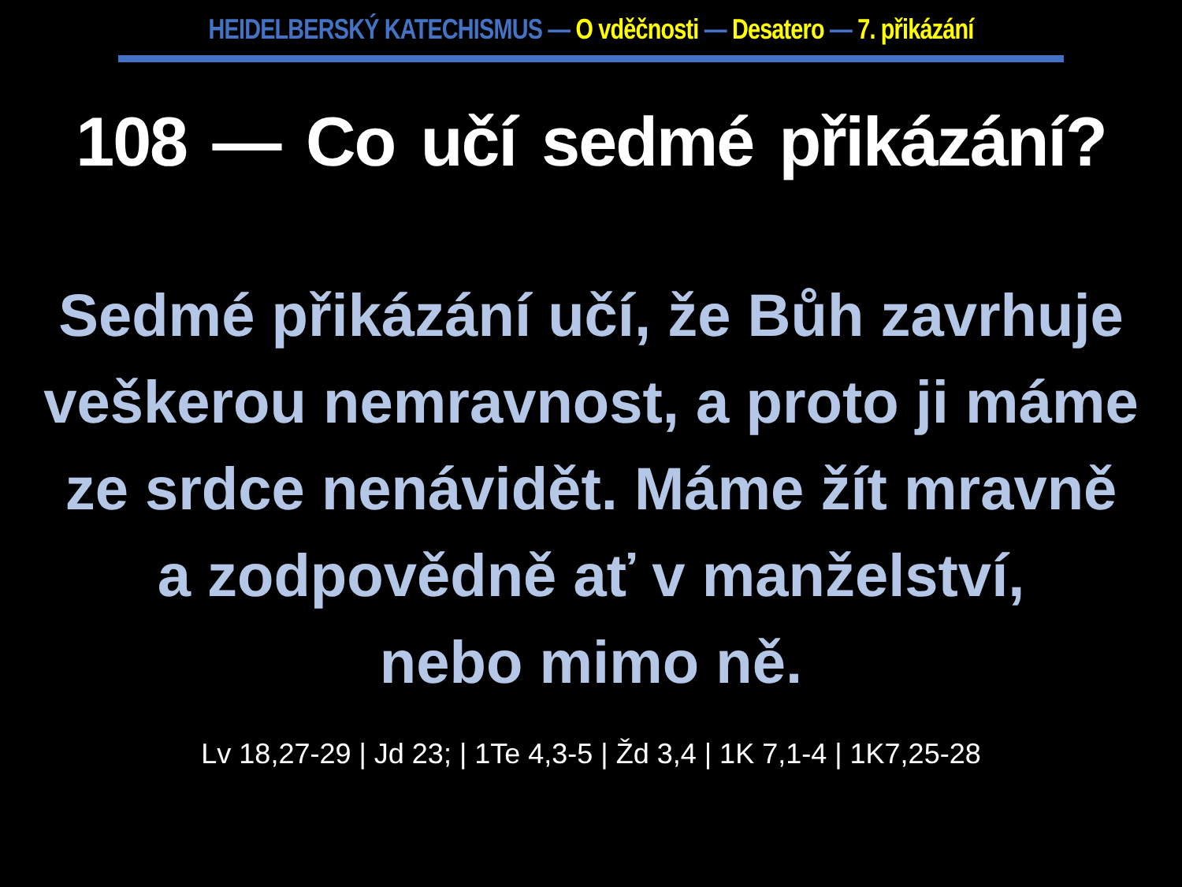HEIDELBERSKÝ KATECHISMUS — O vděčnosti — Desatero — 7. přikázání
108 — Co učí sedmé přikázání?
Sedmé přikázání učí, že Bůh zavrhuje
veškerou nemravnost, a proto ji máme
ze srdce nenávidět. Máme žít mravně
a zodpovědně ať v manželství,
nebo mimo ně.
Lv 18,27-29 | Jd 23; | 1Te 4,3-5 | Žd 3,4 | 1K 7,1-4 | 1K7,25-28